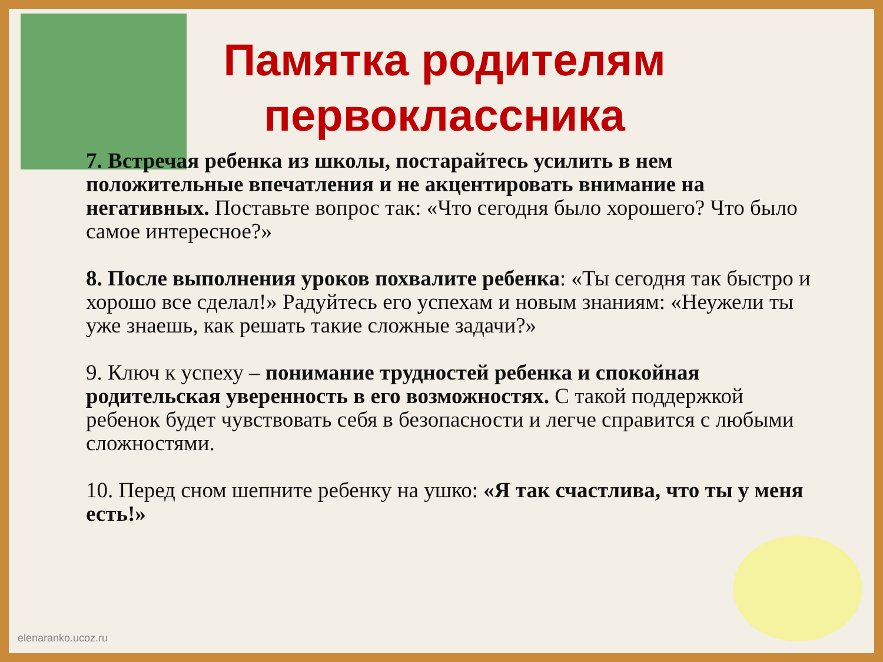Памятка родителям первоклассника
7. Встречая ребенка из школы, постарайтесь усилить в нем положительные впечатления и не акцентировать внимание на негативных. Поставьте вопрос так: «Что сегодня было хорошего? Что было самое интересное?»
8. После выполнения уроков похвалите ребенка: «Ты сегодня так быстро и хорошо все сделал!» Радуйтесь его успехам и новым знаниям: «Неужели ты уже знаешь, как решать такие сложные задачи?»
9. Ключ к успеху – понимание трудностей ребенка и спокойная родительская уверенность в его возможностях. С такой поддержкой ребенок будет чувствовать себя в безопасности и легче справится с любыми сложностями.
10. Перед сном шепните ребенку на ушко: «Я так счастлива, что ты у меня есть!»
elenaranko.ucoz.ru